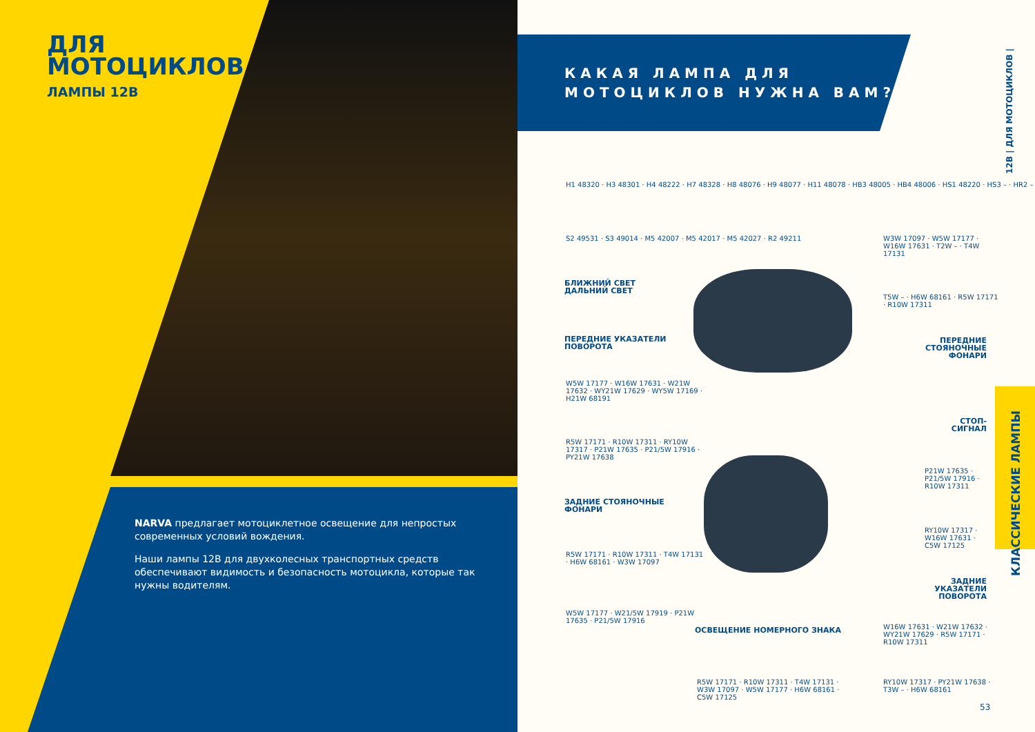ДЛЯ
МОТОЦИКЛОВ
ЛАМПЫ 12В
NARVA предлагает мотоциклетное освещение для непростых современных условий вождения.
Наши лампы 12В для двухколесных транспортных средств обеспечивают видимость и безопасность мотоцикла, которые так нужны водителям.
КАКАЯ ЛАМПА ДЛЯ
МОТОЦИКЛОВ НУЖНА ВАМ?
12В | ДЛЯ МОТОЦИКЛОВ |
КЛАССИЧЕСКИЕ ЛАМПЫ
H1 48320 · H3 48301 · H4 48222 · H7 48328 · H8 48076 · H9 48077 · H11 48078 · HB3 48005 · HB4 48006 · HS1 48220 · HS3 – · HR2 –
S2 49531 · S3 49014 · M5 42007 · M5 42017 · M5 42027 · R2 49211
W3W 17097 · W5W 17177 · W16W 17631 · T2W – · T4W 17131
T5W – · H6W 68161 · R5W 17171 · R10W 17311
БЛИЖНИЙ СВЕТ
ДАЛЬНИЙ СВЕТ
ПЕРЕДНИЕ УКАЗАТЕЛИ
ПОВОРОТА
W5W 17177 · W16W 17631 · W21W 17632 · WY21W 17629 · WY5W 17169 · H21W 68191
R5W 17171 · R10W 17311 · RY10W 17317 · P21W 17635 · P21/5W 17916 · PY21W 17638
ПЕРЕДНИЕ СТОЯНОЧНЫЕ ФОНАРИ
СТОП-СИГНАЛ
P21W 17635 · P21/5W 17916 · R10W 17311
RY10W 17317 · W16W 17631 · C5W 17125
ЗАДНИЕ СТОЯНОЧНЫЕ
ФОНАРИ
R5W 17171 · R10W 17311 · T4W 17131 · H6W 68161 · W3W 17097
W5W 17177 · W21/5W 17919 · P21W 17635 · P21/5W 17916
ЗАДНИЕ УКАЗАТЕЛИ ПОВОРОТА
W16W 17631 · W21W 17632 · WY21W 17629 · R5W 17171 · R10W 17311
RY10W 17317 · PY21W 17638 · T3W – · H6W 68161
ОСВЕЩЕНИЕ НОМЕРНОГО ЗНАКА
R5W 17171 · R10W 17311 · T4W 17131 · W3W 17097 · W5W 17177 · H6W 68161 · C5W 17125
53